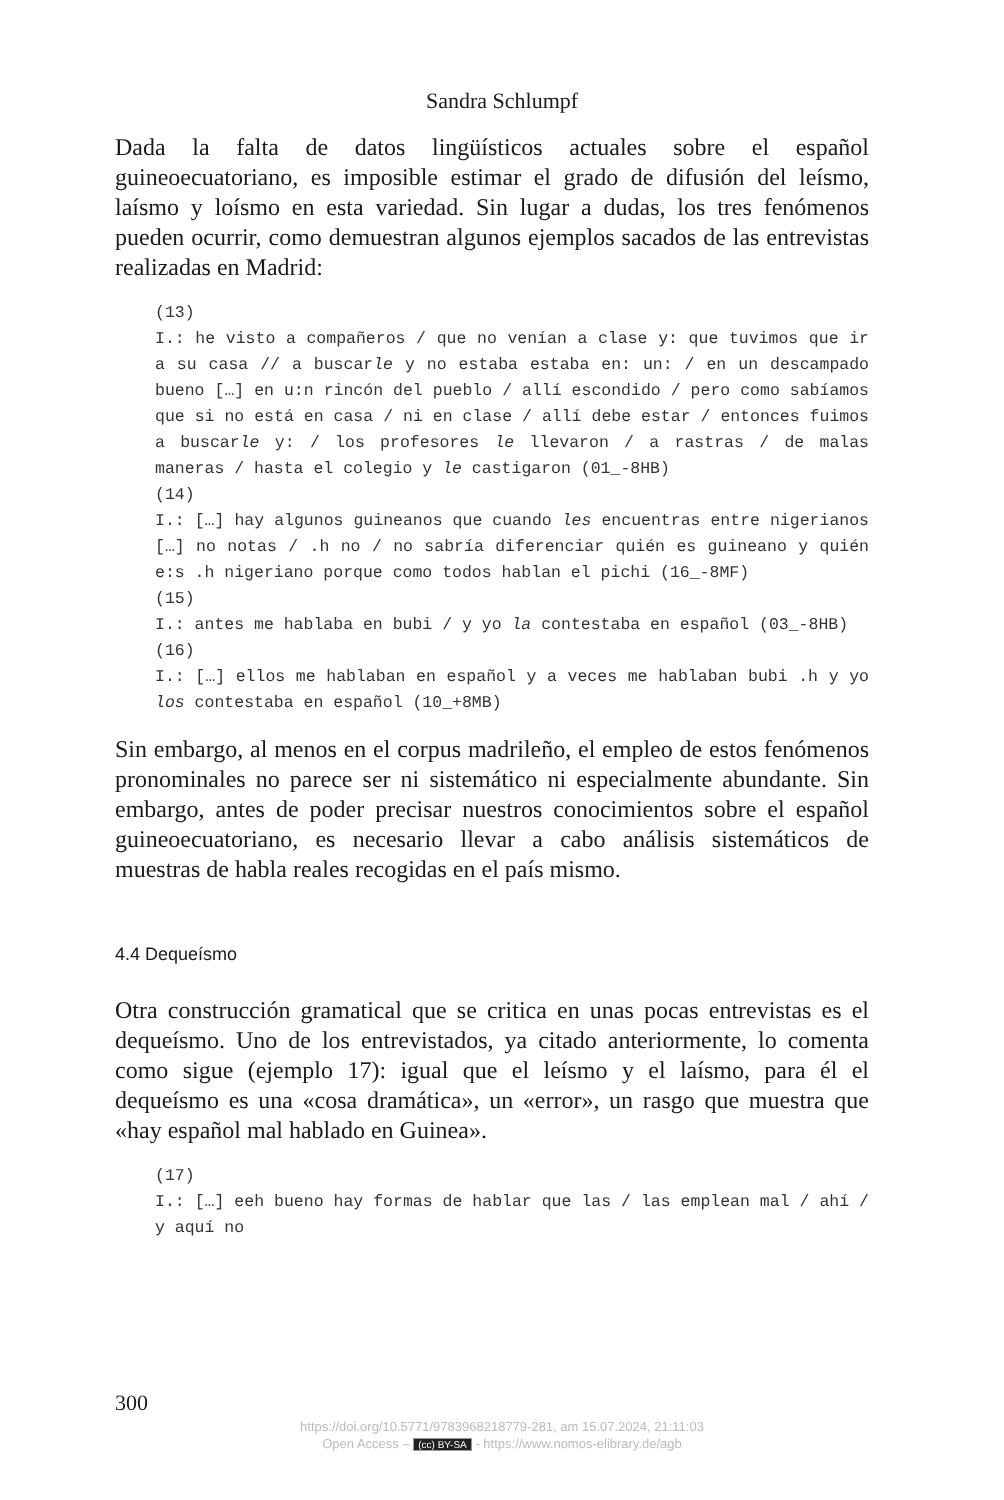Sandra Schlumpf
Dada la falta de datos lingüísticos actuales sobre el español guineoecuatoriano, es imposible estimar el grado de difusión del leísmo, laísmo y loísmo en esta variedad. Sin lugar a dudas, los tres fenómenos pueden ocurrir, como demuestran algunos ejemplos sacados de las entrevistas realizadas en Madrid:
(13)
I.: he visto a compañeros / que no venían a clase y: que tuvimos que ir a su casa // a buscarle y no estaba estaba en: un: / en un descampado bueno […] en u:n rincón del pueblo / allí escondido / pero como sabíamos que si no está en casa / ni en clase / allí debe estar / entonces fuimos a buscarle y: / los profesores le llevaron / a rastras / de malas maneras / hasta el colegio y le castigaron (01_-8HB)
(14)
I.: […] hay algunos guineanos que cuando les encuentras entre nigerianos […] no notas / .h no / no sabría diferenciar quién es guineano y quién e:s .h nigeriano porque como todos hablan el pichi (16_-8MF)
(15)
I.: antes me hablaba en bubi / y yo la contestaba en español (03_-8HB)
(16)
I.: […] ellos me hablaban en español y a veces me hablaban bubi .h y yo los contestaba en español (10_+8MB)
Sin embargo, al menos en el corpus madrileño, el empleo de estos fenómenos pronominales no parece ser ni sistemático ni especialmente abundante. Sin embargo, antes de poder precisar nuestros conocimientos sobre el español guineoecuatoriano, es necesario llevar a cabo análisis sistemáticos de muestras de habla reales recogidas en el país mismo.
4.4 Dequeísmo
Otra construcción gramatical que se critica en unas pocas entrevistas es el dequeísmo. Uno de los entrevistados, ya citado anteriormente, lo comenta como sigue (ejemplo 17): igual que el leísmo y el laísmo, para él el dequeísmo es una «cosa dramática», un «error», un rasgo que muestra que «hay español mal hablado en Guinea».
(17)
I.: […] eeh bueno hay formas de hablar que las / las emplean mal / ahí / y aquí no
300
https://doi.org/10.5771/9783968218779-281, am 15.07.2024, 21:11:03
Open Access – (cc) BY-SA - https://www.nomos-elibrary.de/agb